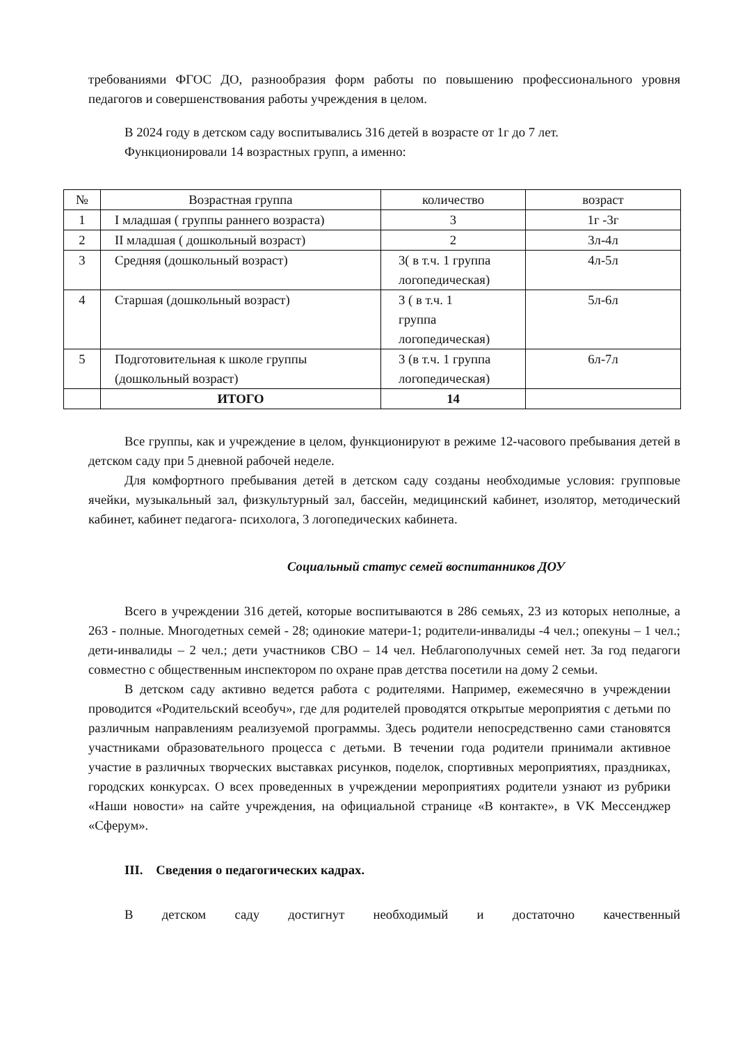требованиями ФГОС ДО, разнообразия форм работы по повышению профессионального уровня педагогов и совершенствования работы учреждения в целом.
В 2024 году в детском саду воспитывались 316 детей в возрасте от 1г до 7 лет.
Функционировали 14 возрастных групп, а именно:
| № | Возрастная группа | количество | возраст |
| --- | --- | --- | --- |
| 1 | I младшая ( группы раннего возраста) | 3 | 1г -3г |
| 2 | II младшая ( дошкольный возраст) | 2 | 3л-4л |
| 3 | Средняя (дошкольный возраст) | 3( в т.ч. 1 группа логопедическая) | 4л-5л |
| 4 | Старшая (дошкольный возраст) | 3 ( в т.ч. 1 группа логопедическая) | 5л-6л |
| 5 | Подготовительная к школе группы (дошкольный возраст) | 3 (в т.ч. 1 группа логопедическая) | 6л-7л |
| | ИТОГО | 14 | |
Все группы, как и учреждение в целом, функционируют в режиме 12-часового пребывания детей в детском саду при 5 дневной рабочей неделе.
Для комфортного пребывания детей в детском саду созданы необходимые условия: групповые ячейки, музыкальный зал, физкультурный зал, бассейн, медицинский кабинет, изолятор, методический кабинет, кабинет педагога- психолога, 3 логопедических кабинета.
Социальный статус семей воспитанников ДОУ
Всего в учреждении 316 детей, которые воспитываются в 286 семьях, 23 из которых неполные, а 263 - полные. Многодетных семей - 28; одинокие матери-1; родители-инвалиды -4 чел.; опекуны – 1 чел.; дети-инвалиды – 2 чел.; дети участников СВО – 14 чел. Неблагополучных семей нет. За год педагоги совместно с общественным инспектором по охране прав детства посетили на дому 2 семьи.
В детском саду активно ведется работа с родителями. Например, ежемесячно в учреждении проводится «Родительский всеобуч», где для родителей проводятся открытые мероприятия с детьми по различным направлениям реализуемой программы. Здесь родители непосредственно сами становятся участниками образовательного процесса с детьми. В течении года родители принимали активное участие в различных творческих выставках рисунков, поделок, спортивных мероприятиях, праздниках, городских конкурсах. О всех проведенных в учреждении мероприятиях родители узнают из рубрики «Наши новости» на сайте учреждения, на официальной странице «В контакте», в VK Мессенджер «Сферум».
III. Сведения о педагогических кадрах.
В детском саду достигнут необходимый и достаточно качественный